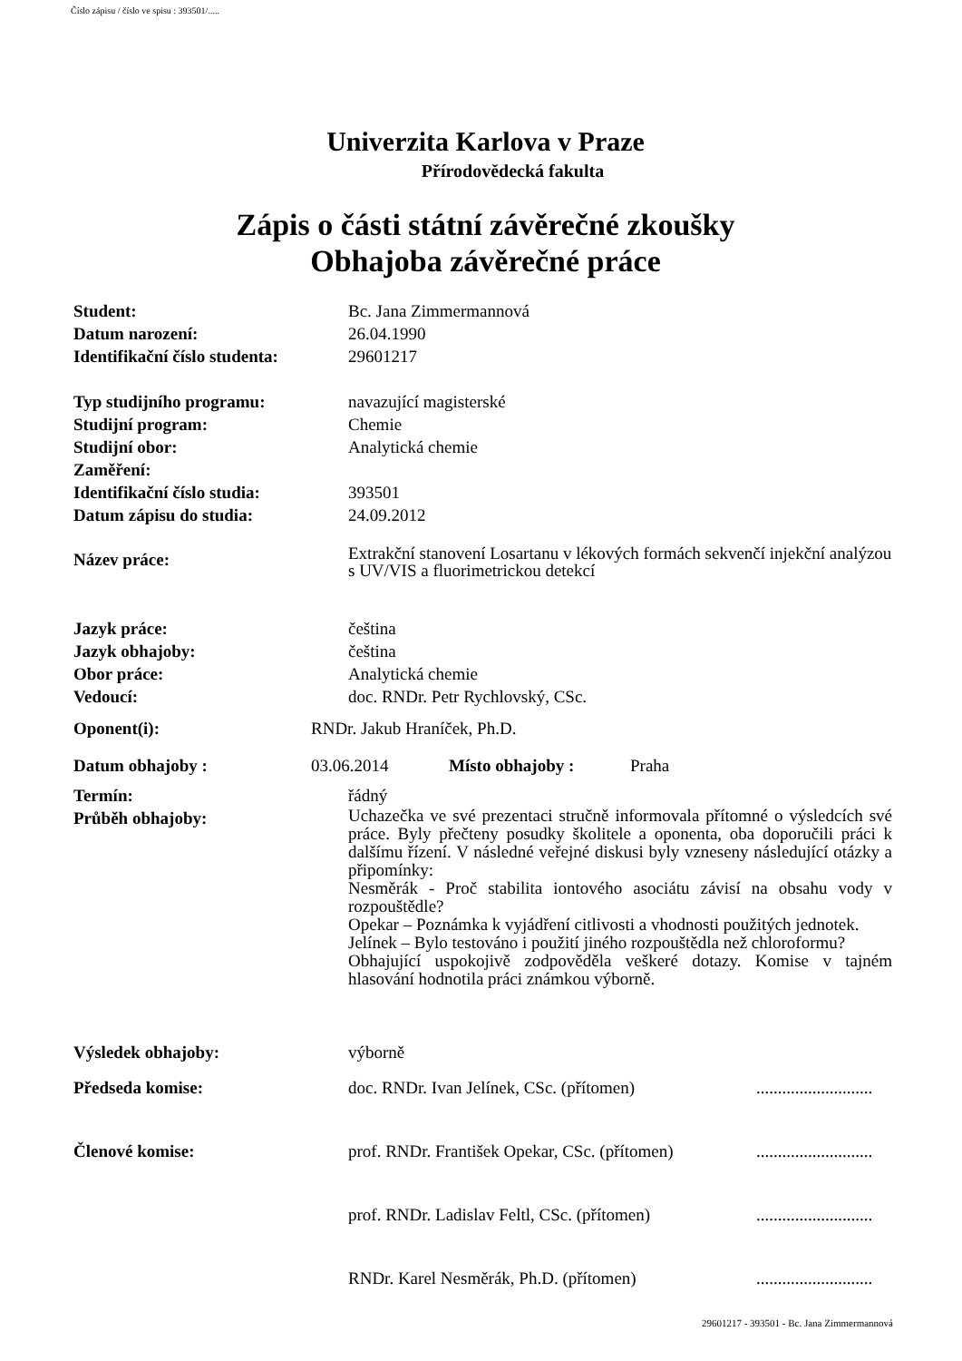Číslo zápisu / číslo ve spisu : 393501/.....
Univerzita Karlova v Praze
Přírodovědecká fakulta
Zápis o části státní závěrečné zkoušky
Obhajoba závěrečné práce
| Student: | Bc. Jana Zimmermannová |
| Datum narození: | 26.04.1990 |
| Identifikační číslo studenta: | 29601217 |
| Typ studijního programu: | navazující magisterské |
| Studijní program: | Chemie |
| Studijní obor: | Analytická chemie |
| Zaměření: | |
| Identifikační číslo studia: | 393501 |
| Datum zápisu do studia: | 24.09.2012 |
| Název práce: | Extrakční stanovení Losartanu v lékových formách sekvenčí injekční analýzou s UV/VIS a fluorimetrickou detekcí |
| Jazyk práce: | čeština |
| Jazyk obhajoby: | čeština |
| Obor práce: | Analytická chemie |
| Vedoucí: | doc. RNDr. Petr Rychlovský, CSc. |
Oponent(i): RNDr. Jakub Hraníček, Ph.D.
Datum obhajoby : 03.06.2014 Místo obhajoby : Praha
| Termín: | řádný |
| Průběh obhajoby: | Uchazečka ve své prezentaci stručně informovala přítomné o výsledcích své práce. Byly přečteny posudky školitele a oponenta, oba doporučili práci k dalšímu řízení. V následné veřejné diskusi byly vzneseny následující otázky a připomínky: Nesměrák - Proč stabilita iontového asociátu závisí na obsahu vody v rozpouštědle? Opekar – Poznámka k vyjádření citlivosti a vhodnosti použitých jednotek. Jelínek – Bylo testováno i použití jiného rozpouštědla než chloroformu? Obhajující uspokojivě zodpověděla veškeré dotazy. Komise v tajném hlasování hodnotila práci známkou výborně. |
| Výsledek obhajoby: | výborně |
| Předseda komise: | doc. RNDr. Ivan Jelínek, CSc. (přítomen) | ........................... |
| Členové komise: | prof. RNDr. František Opekar, CSc. (přítomen) | ........................... |
| | prof. RNDr. Ladislav Feltl, CSc. (přítomen) | ........................... |
| | RNDr. Karel Nesměrák, Ph.D. (přítomen) | ........................... |
29601217 - 393501 - Bc. Jana Zimmermannová